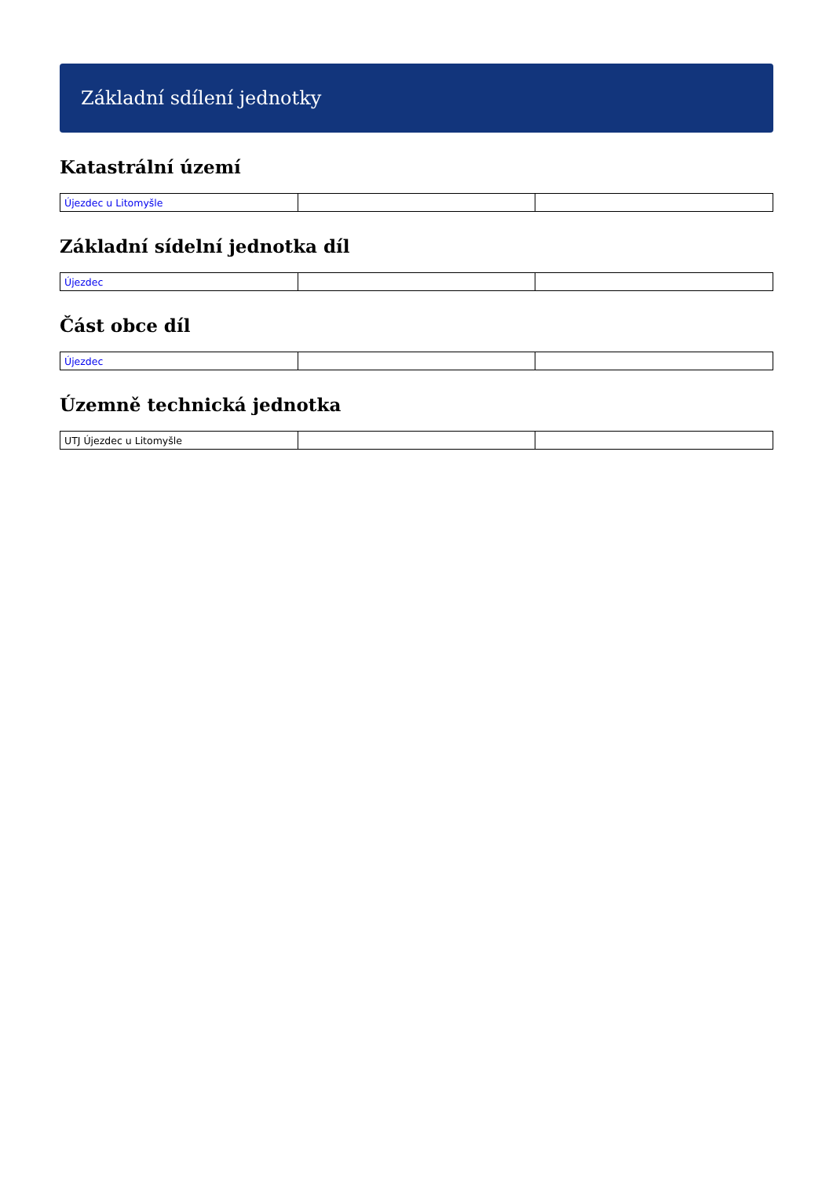Základní sdílení jednotky
Katastrální území
| Újezdec u Litomyšle | | |
Základní sídelní jednotka díl
| Újezdec | | |
Část obce díl
| Újezdec | | |
Územně technická jednotka
| UTJ Újezdec u Litomyšle | | |